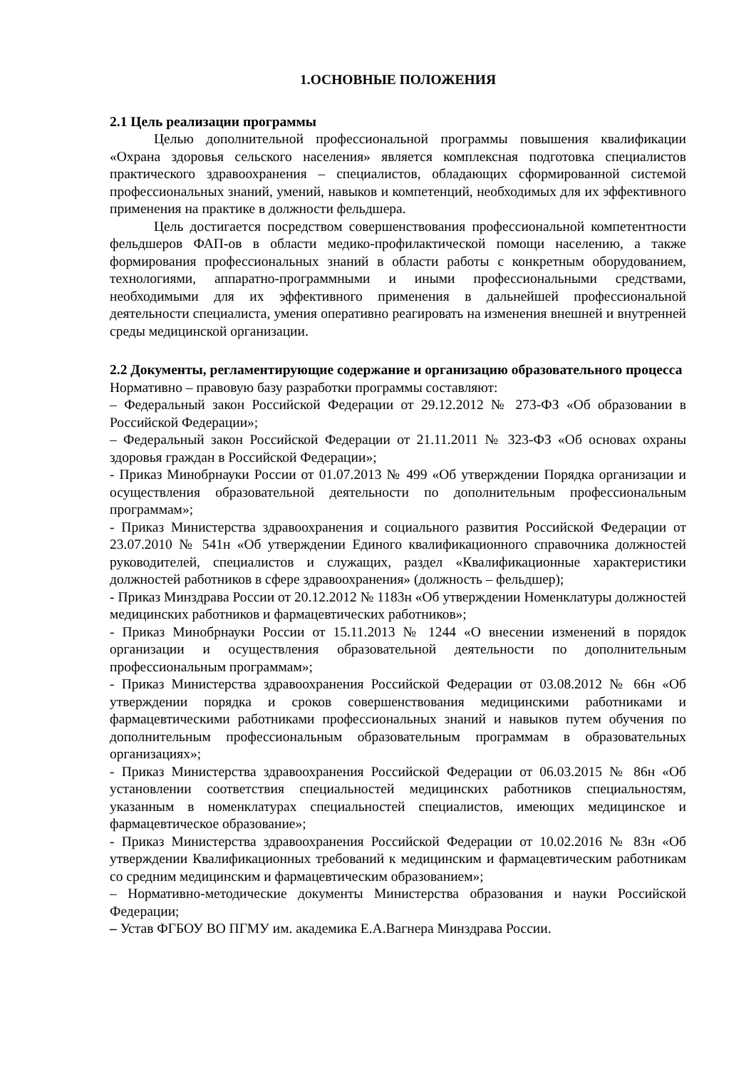1.ОСНОВНЫЕ ПОЛОЖЕНИЯ
2.1 Цель реализации программы
Целью дополнительной профессиональной программы повышения квалификации «Охрана здоровья сельского населения» является комплексная подготовка специалистов практического здравоохранения – специалистов, обладающих сформированной системой профессиональных знаний, умений, навыков и компетенций, необходимых для их эффективного применения на практике в должности фельдшера.
Цель достигается посредством совершенствования профессиональной компетентности фельдшеров ФАП-ов в области медико-профилактической помощи населению, а также формирования профессиональных знаний в области работы с конкретным оборудованием, технологиями, аппаратно-программными и иными профессиональными средствами, необходимыми для их эффективного применения в дальнейшей профессиональной деятельности специалиста, умения оперативно реагировать на изменения внешней и внутренней среды медицинской организации.
2.2 Документы, регламентирующие содержание и организацию образовательного процесса
Нормативно – правовую базу разработки программы составляют:
– Федеральный закон Российской Федерации от 29.12.2012 № 273-ФЗ «Об образовании в Российской Федерации»;
– Федеральный закон Российской Федерации от 21.11.2011 № 323-ФЗ «Об основах охраны здоровья граждан в Российской Федерации»;
- Приказ Минобрнауки России от 01.07.2013 № 499 «Об утверждении Порядка организации и осуществления образовательной деятельности по дополнительным профессиональным программам»;
- Приказ Министерства здравоохранения и социального развития Российской Федерации от 23.07.2010 № 541н «Об утверждении Единого квалификационного справочника должностей руководителей, специалистов и служащих, раздел «Квалификационные характеристики должностей работников в сфере здравоохранения» (должность – фельдшер);
- Приказ Минздрава России от 20.12.2012 № 1183н «Об утверждении Номенклатуры должностей медицинских работников и фармацевтических работников»;
- Приказ Минобрнауки России от 15.11.2013 № 1244 «О внесении изменений в порядок организации и осуществления образовательной деятельности по дополнительным профессиональным программам»;
- Приказ Министерства здравоохранения Российской Федерации от 03.08.2012 № 66н «Об утверждении порядка и сроков совершенствования медицинскими работниками и фармацевтическими работниками профессиональных знаний и навыков путем обучения по дополнительным профессиональным образовательным программам в образовательных организациях»;
- Приказ Министерства здравоохранения Российской Федерации от 06.03.2015 № 86н «Об установлении соответствия специальностей медицинских работников специальностям, указанным в номенклатурах специальностей специалистов, имеющих медицинское и фармацевтическое образование»;
- Приказ Министерства здравоохранения Российской Федерации от 10.02.2016 № 83н «Об утверждении Квалификационных требований к медицинским и фармацевтическим работникам со средним медицинским и фармацевтическим образованием»;
– Нормативно-методические документы Министерства образования и науки Российской Федерации;
– Устав ФГБОУ ВО ПГМУ им. академика Е.А.Вагнера Минздрава России.